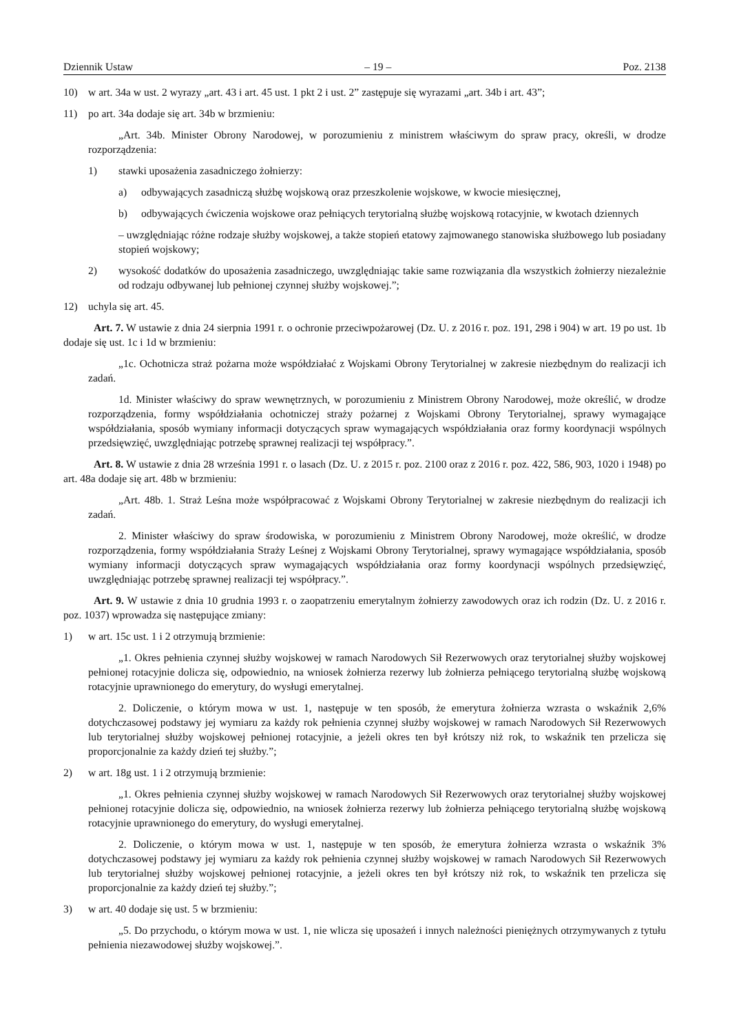Dziennik Ustaw – 19 – Poz. 2138
10) w art. 34a w ust. 2 wyrazy „art. 43 i art. 45 ust. 1 pkt 2 i ust. 2” zastępuje się wyrazami „art. 34b i art. 43”;
11) po art. 34a dodaje się art. 34b w brzmieniu:
„Art. 34b. Minister Obrony Narodowej, w porozumieniu z ministrem właściwym do spraw pracy, określi, w drodze rozporządzenia:
1) stawki uposażenia zasadniczego żołnierzy:
a) odbywających zasadniczą służbę wojskową oraz przeszkolenie wojskowe, w kwocie miesięcznej,
b) odbywających ćwiczenia wojskowe oraz pełniących terytorialną służbę wojskową rotacyjnie, w kwotach dziennych
– uwzględniając różne rodzaje służby wojskowej, a także stopień etatowy zajmowanego stanowiska służbowego lub posiadany stopień wojskowy;
2) wysokość dodatków do uposażenia zasadniczego, uwzględniając takie same rozwiązania dla wszystkich żołnierzy niezależnie od rodzaju odbywanej lub pełnionej czynnej służby wojskowej.”;
12) uchyla się art. 45.
Art. 7. W ustawie z dnia 24 sierpnia 1991 r. o ochronie przeciwpożarowej (Dz. U. z 2016 r. poz. 191, 298 i 904) w art. 19 po ust. 1b dodaje się ust. 1c i 1d w brzmieniu:
„1c. Ochotnicza straż pożarna może współdziałać z Wojskami Obrony Terytorialnej w zakresie niezbędnym do realizacji ich zadań.
1d. Minister właściwy do spraw wewnętrznych, w porozumieniu z Ministrem Obrony Narodowej, może określić, w drodze rozporządzenia, formy współdziałania ochotniczej straży pożarnej z Wojskami Obrony Terytorialnej, sprawy wymagające współdziałania, sposób wymiany informacji dotyczących spraw wymagających współdziałania oraz formy koordynacji wspólnych przedsięwzięć, uwzględniając potrzebę sprawnej realizacji tej współpracy.”.
Art. 8. W ustawie z dnia 28 września 1991 r. o lasach (Dz. U. z 2015 r. poz. 2100 oraz z 2016 r. poz. 422, 586, 903, 1020 i 1948) po art. 48a dodaje się art. 48b w brzmieniu:
„Art. 48b. 1. Straż Leśna może współpracować z Wojskami Obrony Terytorialnej w zakresie niezbędnym do realizacji ich zadań.
2. Minister właściwy do spraw środowiska, w porozumieniu z Ministrem Obrony Narodowej, może określić, w drodze rozporządzenia, formy współdziałania Straży Leśnej z Wojskami Obrony Terytorialnej, sprawy wymagające współdziałania, sposób wymiany informacji dotyczących spraw wymagających współdziałania oraz formy koordynacji wspólnych przedsięwzięć, uwzględniając potrzebę sprawnej realizacji tej współpracy.”.
Art. 9. W ustawie z dnia 10 grudnia 1993 r. o zaopatrzeniu emerytalnym żołnierzy zawodowych oraz ich rodzin (Dz. U. z 2016 r. poz. 1037) wprowadza się następujące zmiany:
1) w art. 15c ust. 1 i 2 otrzymują brzmienie:
„1. Okres pełnienia czynnej służby wojskowej w ramach Narodowych Sił Rezerwowych oraz terytorialnej służby wojskowej pełnionej rotacyjnie dolicza się, odpowiednio, na wniosek żołnierza rezerwy lub żołnierza pełniącego terytorialną służbę wojskową rotacyjnie uprawnionego do emerytury, do wysługi emerytalnej.
2. Doliczenie, o którym mowa w ust. 1, następuje w ten sposób, że emerytura żołnierza wzrasta o wskaźnik 2,6% dotychczasowej podstawy jej wymiaru za każdy rok pełnienia czynnej służby wojskowej w ramach Narodowych Sił Rezerwowych lub terytorialnej służby wojskowej pełnionej rotacyjnie, a jeżeli okres ten był krótszy niż rok, to wskaźnik ten przelicza się proporcjonalnie za każdy dzień tej służby.”;
2) w art. 18g ust. 1 i 2 otrzymują brzmienie:
„1. Okres pełnienia czynnej służby wojskowej w ramach Narodowych Sił Rezerwowych oraz terytorialnej służby wojskowej pełnionej rotacyjnie dolicza się, odpowiednio, na wniosek żołnierza rezerwy lub żołnierza pełniącego terytorialną służbę wojskową rotacyjnie uprawnionego do emerytury, do wysługi emerytalnej.
2. Doliczenie, o którym mowa w ust. 1, następuje w ten sposób, że emerytura żołnierza wzrasta o wskaźnik 3% dotychczasowej podstawy jej wymiaru za każdy rok pełnienia czynnej służby wojskowej w ramach Narodowych Sił Rezerwowych lub terytorialnej służby wojskowej pełnionej rotacyjnie, a jeżeli okres ten był krótszy niż rok, to wskaźnik ten przelicza się proporcjonalnie za każdy dzień tej służby.”;
3) w art. 40 dodaje się ust. 5 w brzmieniu:
„5. Do przychodu, o którym mowa w ust. 1, nie wlicza się uposażeń i innych należności pieniężnych otrzymywanych z tytułu pełnienia niezawodowej służby wojskowej.”.